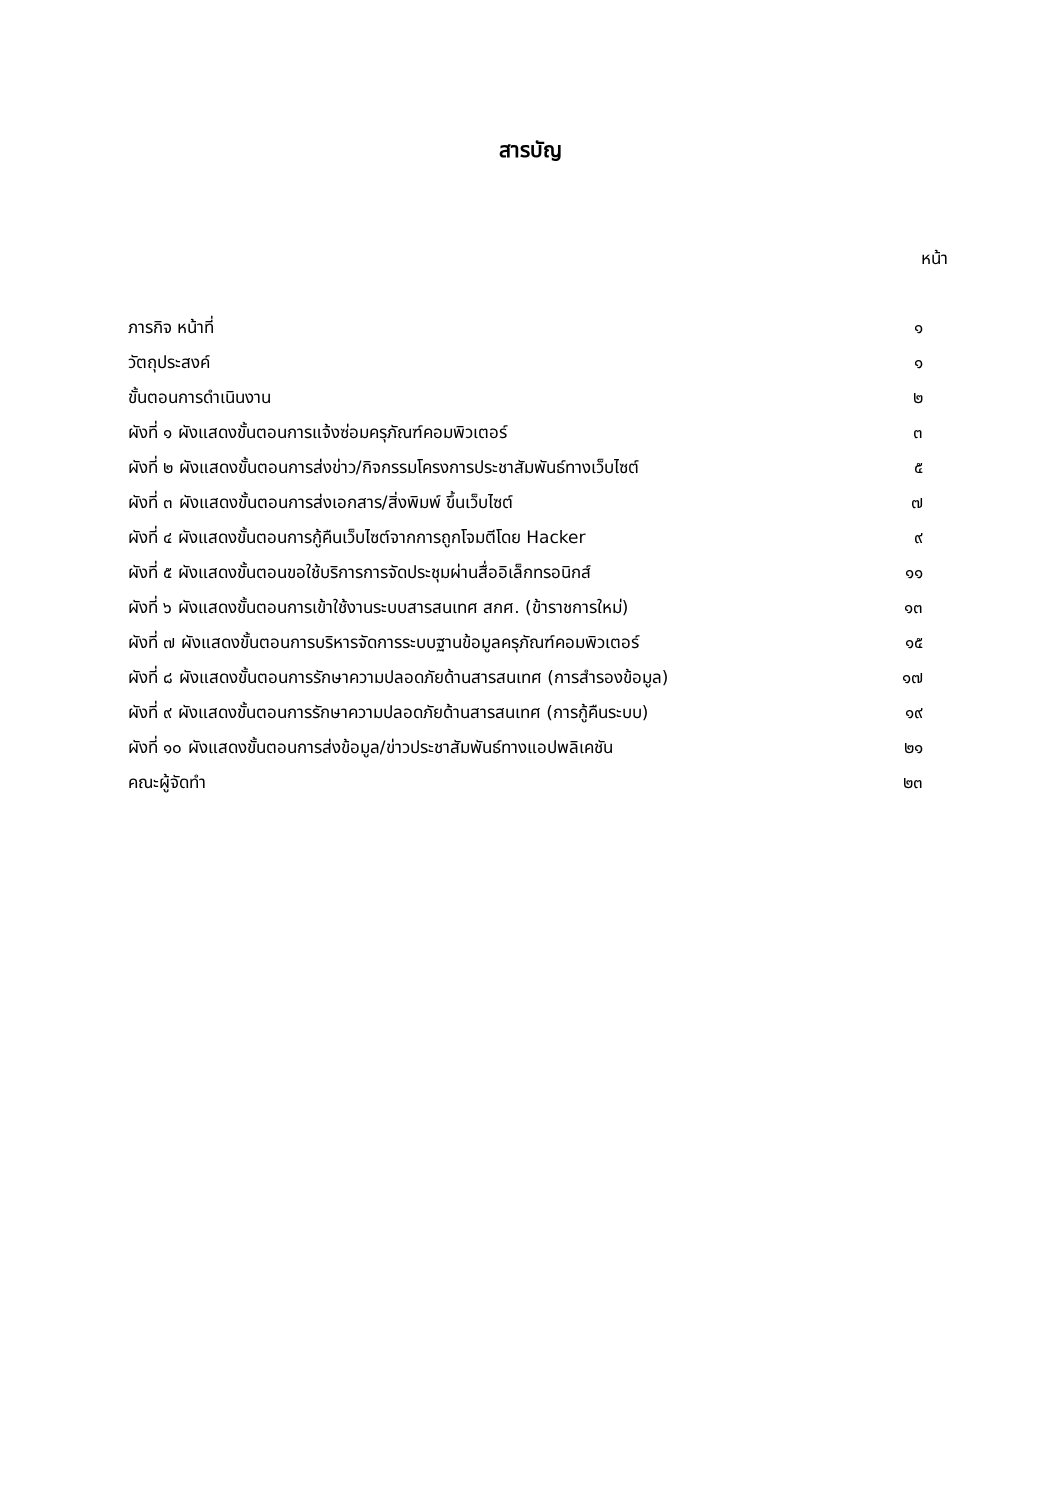สารบัญ
หน้า
| ภารกิจ หน้าที่ | ๑ |
| วัตถุประสงค์ | ๑ |
| ขั้นตอนการดำเนินงาน | ๒ |
| ผังที่ ๑ ผังแสดงขั้นตอนการแจ้งซ่อมครุภัณฑ์คอมพิวเตอร์ | ๓ |
| ผังที่ ๒ ผังแสดงขั้นตอนการส่งข่าว/กิจกรรมโครงการประชาสัมพันธ์ทางเว็บไซต์ | ๕ |
| ผังที่ ๓ ผังแสดงขั้นตอนการส่งเอกสาร/สิ่งพิมพ์ ขึ้นเว็บไซต์ | ๗ |
| ผังที่ ๔ ผังแสดงขั้นตอนการกู้คืนเว็บไซต์จากการถูกโจมตีโดย Hacker | ๙ |
| ผังที่ ๕ ผังแสดงขั้นตอนขอใช้บริการการจัดประชุมผ่านสื่ออิเล็กทรอนิกส์ | ๑๑ |
| ผังที่ ๖ ผังแสดงขั้นตอนการเข้าใช้งานระบบสารสนเทศ สกศ. (ข้าราชการใหม่) | ๑๓ |
| ผังที่ ๗ ผังแสดงขั้นตอนการบริหารจัดการระบบฐานข้อมูลครุภัณฑ์คอมพิวเตอร์ | ๑๕ |
| ผังที่ ๘ ผังแสดงขั้นตอนการรักษาความปลอดภัยด้านสารสนเทศ (การสำรองข้อมูล) | ๑๗ |
| ผังที่ ๙ ผังแสดงขั้นตอนการรักษาความปลอดภัยด้านสารสนเทศ (การกู้คืนระบบ) | ๑๙ |
| ผังที่ ๑๐ ผังแสดงขั้นตอนการส่งข้อมูล/ข่าวประชาสัมพันธ์ทางแอปพลิเคชัน | ๒๑ |
| คณะผู้จัดทำ | ๒๓ |